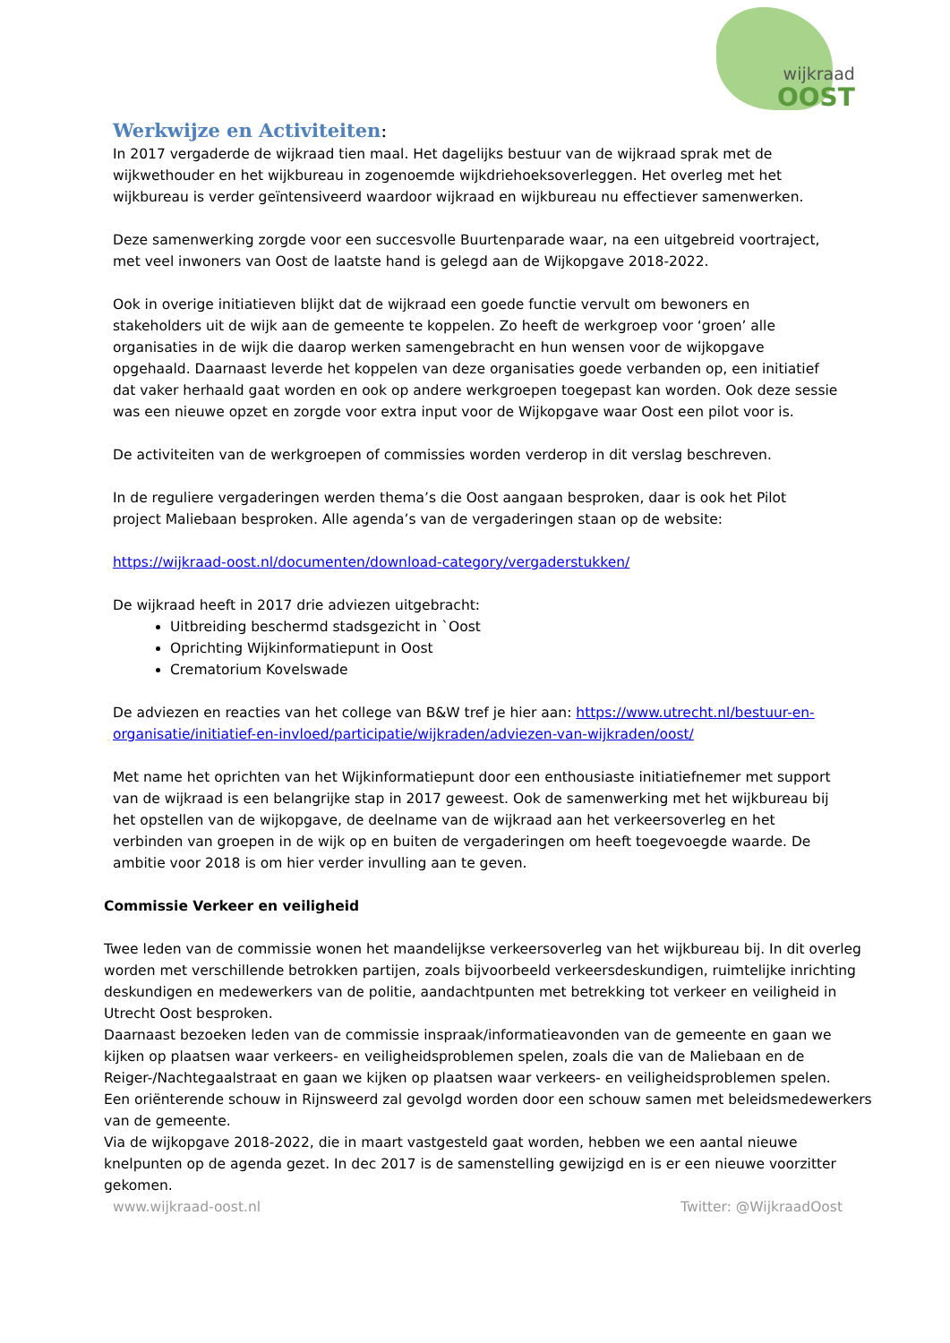wijkraad
OOST
Werkwijze en Activiteiten:
In 2017 vergaderde de wijkraad tien maal. Het dagelijks bestuur van de wijkraad sprak met de wijkwethouder en het wijkbureau in zogenoemde wijkdriehoeksoverleggen. Het overleg met het wijkbureau is verder geïntensiveerd waardoor wijkraad en wijkbureau nu effectiever samenwerken.
Deze samenwerking zorgde voor een succesvolle Buurtenparade waar, na een uitgebreid voortraject, met veel inwoners van Oost de laatste hand is gelegd aan de Wijkopgave 2018-2022.
Ook in overige initiatieven blijkt dat de wijkraad een goede functie vervult om bewoners en stakeholders uit de wijk aan de gemeente te koppelen. Zo heeft de werkgroep voor ‘groen’ alle organisaties in de wijk die daarop werken samengebracht en hun wensen voor de wijkopgave opgehaald. Daarnaast leverde het koppelen van deze organisaties goede verbanden op, een initiatief dat vaker herhaald gaat worden en ook op andere werkgroepen toegepast kan worden. Ook deze sessie was een nieuwe opzet en zorgde voor extra input voor de Wijkopgave waar Oost een pilot voor is.
De activiteiten van de werkgroepen of commissies worden verderop in dit verslag beschreven.
In de reguliere vergaderingen werden thema’s die Oost aangaan besproken, daar is ook het Pilot project Maliebaan besproken. Alle agenda’s van de vergaderingen staan op de website:
https://wijkraad-oost.nl/documenten/download-category/vergaderstukken/
De wijkraad heeft in 2017 drie adviezen uitgebracht:
Uitbreiding beschermd stadsgezicht in `Oost
Oprichting Wijkinformatiepunt in Oost
Crematorium Kovelswade
De adviezen en reacties van het college van B&W tref je hier aan: https://www.utrecht.nl/bestuur-en-organisatie/initiatief-en-invloed/participatie/wijkraden/adviezen-van-wijkraden/oost/
Met name het oprichten van het Wijkinformatiepunt door een enthousiaste initiatiefnemer met support van de wijkraad is een belangrijke stap in 2017 geweest. Ook de samenwerking met het wijkbureau bij het opstellen van de wijkopgave, de deelname van de wijkraad aan het verkeersoverleg en het verbinden van groepen in de wijk op en buiten de vergaderingen om heeft toegevoegde waarde. De ambitie voor 2018 is om hier verder invulling aan te geven.
Commissie Verkeer en veiligheid
Twee leden van de commissie wonen het maandelijkse verkeersoverleg van het wijkbureau bij. In dit overleg worden met verschillende betrokken partijen, zoals bijvoorbeeld verkeersdeskundigen, ruimtelijke inrichting deskundigen en medewerkers van de politie, aandachtpunten met betrekking tot verkeer en veiligheid in Utrecht Oost besproken.
Daarnaast bezoeken leden van de commissie inspraak/informatieavonden van de gemeente en gaan we kijken op plaatsen waar verkeers- en veiligheidsproblemen spelen, zoals die van de Maliebaan en de Reiger-/Nachtegaalstraat en gaan we kijken op plaatsen waar verkeers- en veiligheidsproblemen spelen.
Een oriënterende schouw in Rijnsweerd zal gevolgd worden door een schouw samen met beleidsmedewerkers van de gemeente.
Via de wijkopgave 2018-2022, die in maart vastgesteld gaat worden, hebben we een aantal nieuwe knelpunten op de agenda gezet. In dec 2017 is de samenstelling gewijzigd en is er een nieuwe voorzitter gekomen.
www.wijkraad-oost.nl Twitter: @WijkraadOost